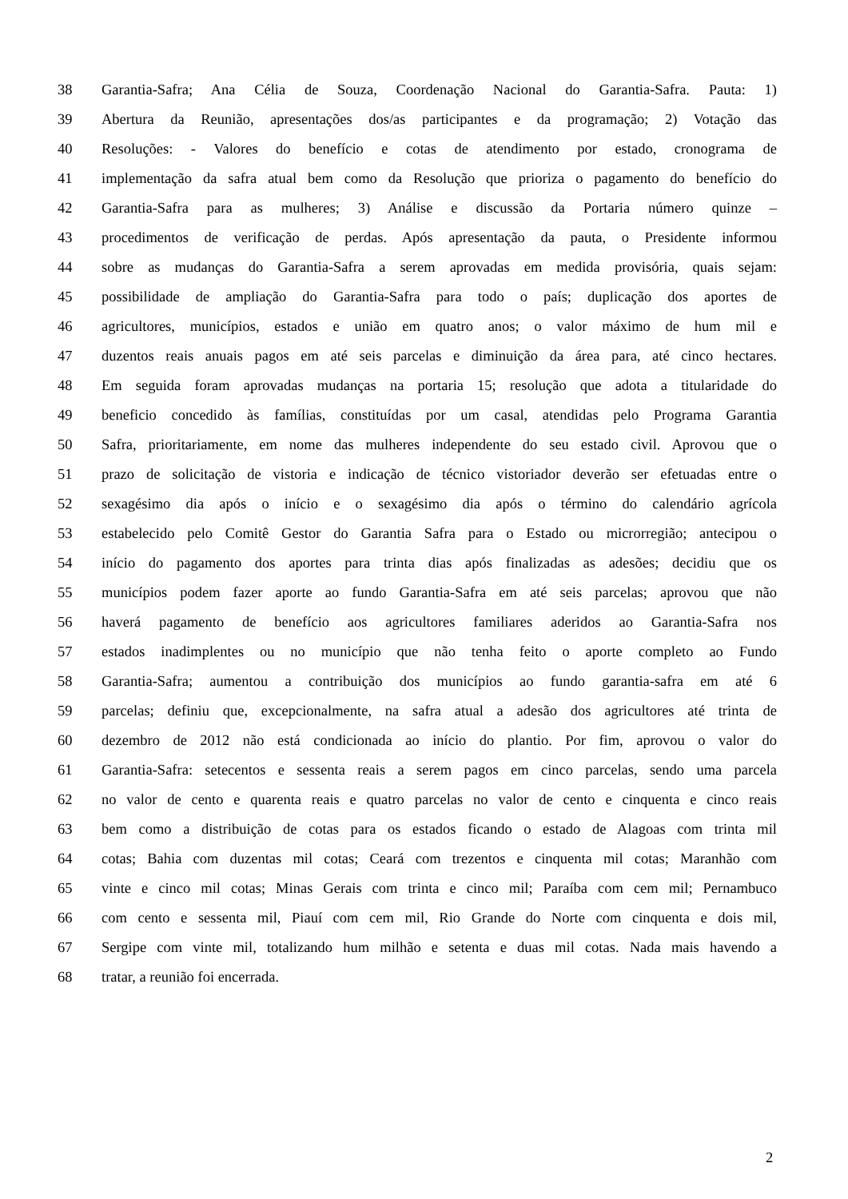38 Garantia-Safra; Ana Célia de Souza, Coordenação Nacional do Garantia-Safra. Pauta: 1)
39 Abertura da Reunião, apresentações dos/as participantes e da programação; 2) Votação das
40 Resoluções: - Valores do benefício e cotas de atendimento por estado, cronograma de
41 implementação da safra atual bem como da Resolução que prioriza o pagamento do benefício do
42 Garantia-Safra para as mulheres; 3) Análise e discussão da Portaria número quinze –
43 procedimentos de verificação de perdas. Após apresentação da pauta, o Presidente informou
44 sobre as mudanças do Garantia-Safra a serem aprovadas em medida provisória, quais sejam:
45 possibilidade de ampliação do Garantia-Safra para todo o país; duplicação dos aportes de
46 agricultores, municípios, estados e união em quatro anos; o valor máximo de hum mil e
47 duzentos reais anuais pagos em até seis parcelas e diminuição da área para, até cinco hectares.
48 Em seguida foram aprovadas mudanças na portaria 15; resolução que adota a titularidade do
49 beneficio concedido às famílias, constituídas por um casal, atendidas pelo Programa Garantia
50 Safra, prioritariamente, em nome das mulheres independente do seu estado civil. Aprovou que o
51 prazo de solicitação de vistoria e indicação de técnico vistoriador deverão ser efetuadas entre o
52 sexagésimo dia após o início e o sexagésimo dia após o término do calendário agrícola
53 estabelecido pelo Comitê Gestor do Garantia Safra para o Estado ou microrregião; antecipou o
54 início do pagamento dos aportes para trinta dias após finalizadas as adesões; decidiu que os
55 municípios podem fazer aporte ao fundo Garantia-Safra em até seis parcelas; aprovou que não
56 haverá pagamento de benefício aos agricultores familiares aderidos ao Garantia-Safra nos
57 estados inadimplentes ou no município que não tenha feito o aporte completo ao Fundo
58 Garantia-Safra; aumentou a contribuição dos municípios ao fundo garantia-safra em até 6
59 parcelas; definiu que, excepcionalmente, na safra atual a adesão dos agricultores até trinta de
60 dezembro de 2012 não está condicionada ao início do plantio. Por fim, aprovou o valor do
61 Garantia-Safra: setecentos e sessenta reais a serem pagos em cinco parcelas, sendo uma parcela
62 no valor de cento e quarenta reais e quatro parcelas no valor de cento e cinquenta e cinco reais
63 bem como a distribuição de cotas para os estados ficando o estado de Alagoas com trinta mil
64 cotas; Bahia com duzentas mil cotas; Ceará com trezentos e cinquenta mil cotas; Maranhão com
65 vinte e cinco mil cotas; Minas Gerais com trinta e cinco mil; Paraíba com cem mil; Pernambuco
66 com cento e sessenta mil, Piauí com cem mil, Rio Grande do Norte com cinquenta e dois mil,
67 Sergipe com vinte mil, totalizando hum milhão e setenta e duas mil cotas. Nada mais havendo a
68 tratar, a reunião foi encerrada.
2